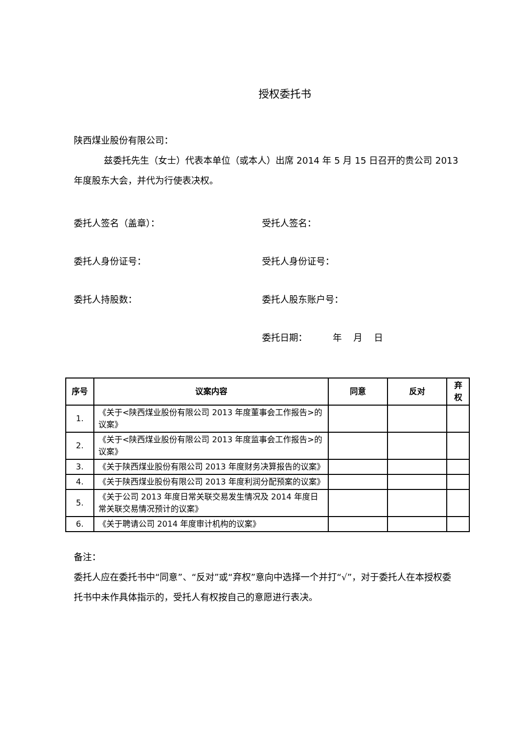授权委托书
陕西煤业股份有限公司：
兹委托先生（女士）代表本单位（或本人）出席 2014 年 5 月 15 日召开的贵公司 2013 年度股东大会，并代为行使表决权。
委托人签名（盖章）： 受托人签名：
委托人身份证号： 受托人身份证号：
委托人持股数： 委托人股东账户号：
委托日期： 年 月 日
| 序号 | 议案内容 | 同意 | 反对 | 弃权 |
| --- | --- | --- | --- | --- |
| 1. | 《关于<陕西煤业股份有限公司 2013 年度董事会工作报告>的议案》 | | | |
| 2. | 《关于<陕西煤业股份有限公司 2013 年度监事会工作报告>的议案》 | | | |
| 3. | 《关于陕西煤业股份有限公司 2013 年度财务决算报告的议案》 | | | |
| 4. | 《关于陕西煤业股份有限公司 2013 年度利润分配预案的议案》 | | | |
| 5. | 《关于公司 2013 年度日常关联交易发生情况及 2014 年度日常关联交易情况预计的议案》 | | | |
| 6. | 《关于聘请公司 2014 年度审计机构的议案》 | | | |
备注：
委托人应在委托书中“同意”、“反对”或“弃权”意向中选择一个并打“√”，对于委托人在本授权委托书中未作具体指示的，受托人有权按自己的意愿进行表决。